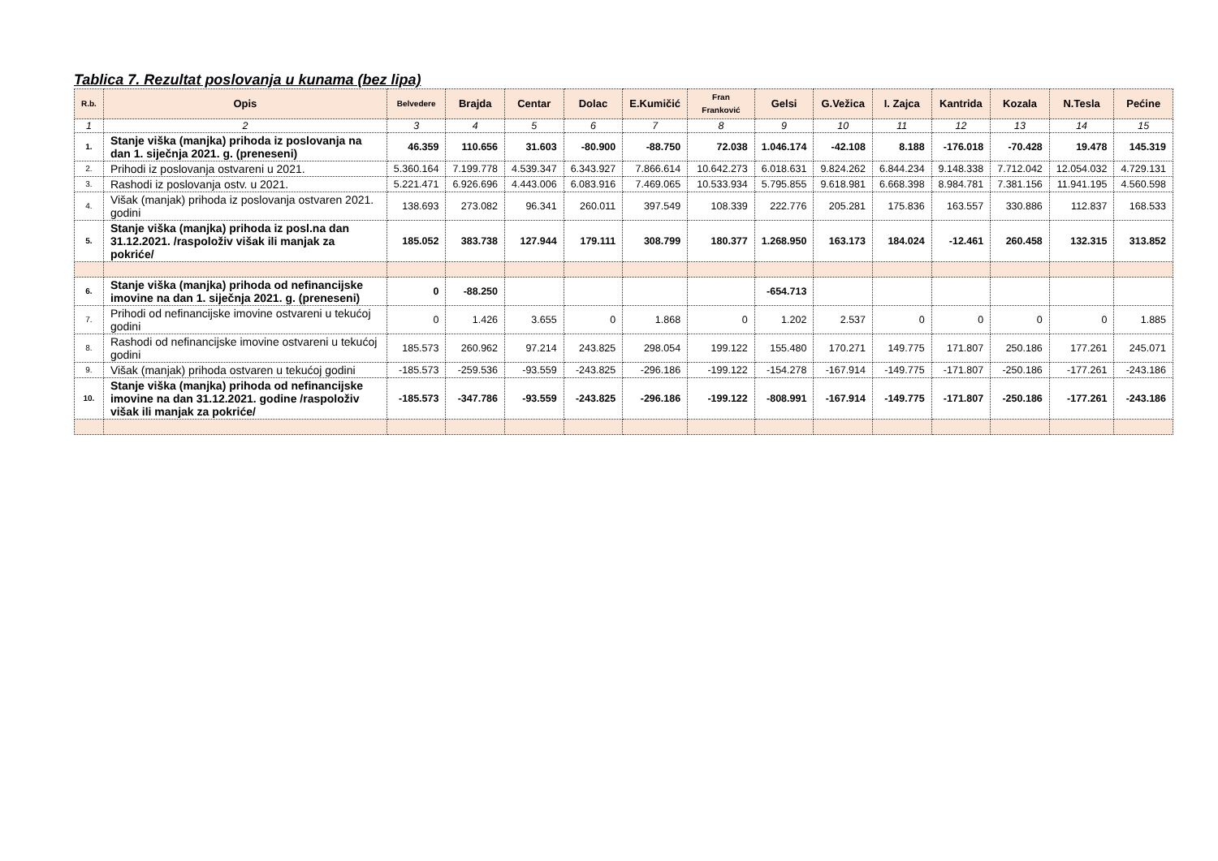Tablica 7. Rezultat poslovanja u kunama (bez lipa)
| R.b. | Opis | Belvedere | Brajda | Centar | Dolac | E.Kumičić | Fran Franković | Gelsi | G.Vežica | I. Zajca | Kantrida | Kozala | N.Tesla | Pećine |
| --- | --- | --- | --- | --- | --- | --- | --- | --- | --- | --- | --- | --- | --- | --- |
| 1 | 2 | 3 | 4 | 5 | 6 | 7 | 8 | 9 | 10 | 11 | 12 | 13 | 14 | 15 |
| 1. | Stanje viška (manjka) prihoda iz poslovanja na dan 1. siječnja 2021. g. (preneseni) | 46.359 | 110.656 | 31.603 | -80.900 | -88.750 | 72.038 | 1.046.174 | -42.108 | 8.188 | -176.018 | -70.428 | 19.478 | 145.319 |
| 2. | Prihodi iz poslovanja ostvareni u 2021. | 5.360.164 | 7.199.778 | 4.539.347 | 6.343.927 | 7.866.614 | 10.642.273 | 6.018.631 | 9.824.262 | 6.844.234 | 9.148.338 | 7.712.042 | 12.054.032 | 4.729.131 |
| 3. | Rashodi iz poslovanja ostv. u 2021. | 5.221.471 | 6.926.696 | 4.443.006 | 6.083.916 | 7.469.065 | 10.533.934 | 5.795.855 | 9.618.981 | 6.668.398 | 8.984.781 | 7.381.156 | 11.941.195 | 4.560.598 |
| 4. | Višak (manjak) prihoda iz poslovanja ostvaren 2021. godini | 138.693 | 273.082 | 96.341 | 260.011 | 397.549 | 108.339 | 222.776 | 205.281 | 175.836 | 163.557 | 330.886 | 112.837 | 168.533 |
| 5. | Stanje viška (manjka) prihoda iz posl.na dan 31.12.2021. /raspoloživ višak ili manjak za pokriće/ | 185.052 | 383.738 | 127.944 | 179.111 | 308.799 | 180.377 | 1.268.950 | 163.173 | 184.024 | -12.461 | 260.458 | 132.315 | 313.852 |
| 6. | Stanje viška (manjka) prihoda od nefinancijske imovine na dan 1. siječnja 2021. g. (preneseni) | 0 | -88.250 | | | | | -654.713 | | | | | | |
| 7. | Prihodi od nefinancijske imovine ostvareni u tekućoj godini | 0 | 1.426 | 3.655 | 0 | 1.868 | 0 | 1.202 | 2.537 | 0 | 0 | 0 | 0 | 1.885 |
| 8. | Rashodi od nefinancijske imovine ostvareni u tekućoj godini | 185.573 | 260.962 | 97.214 | 243.825 | 298.054 | 199.122 | 155.480 | 170.271 | 149.775 | 171.807 | 250.186 | 177.261 | 245.071 |
| 9. | Višak (manjak) prihoda ostvaren u tekućoj godini | -185.573 | -259.536 | -93.559 | -243.825 | -296.186 | -199.122 | -154.278 | -167.914 | -149.775 | -171.807 | -250.186 | -177.261 | -243.186 |
| 10. | Stanje viška (manjka) prihoda od nefinancijske imovine na dan 31.12.2021. godine /raspoloživ višak ili manjak za pokriće/ | -185.573 | -347.786 | -93.559 | -243.825 | -296.186 | -199.122 | -808.991 | -167.914 | -149.775 | -171.807 | -250.186 | -177.261 | -243.186 |